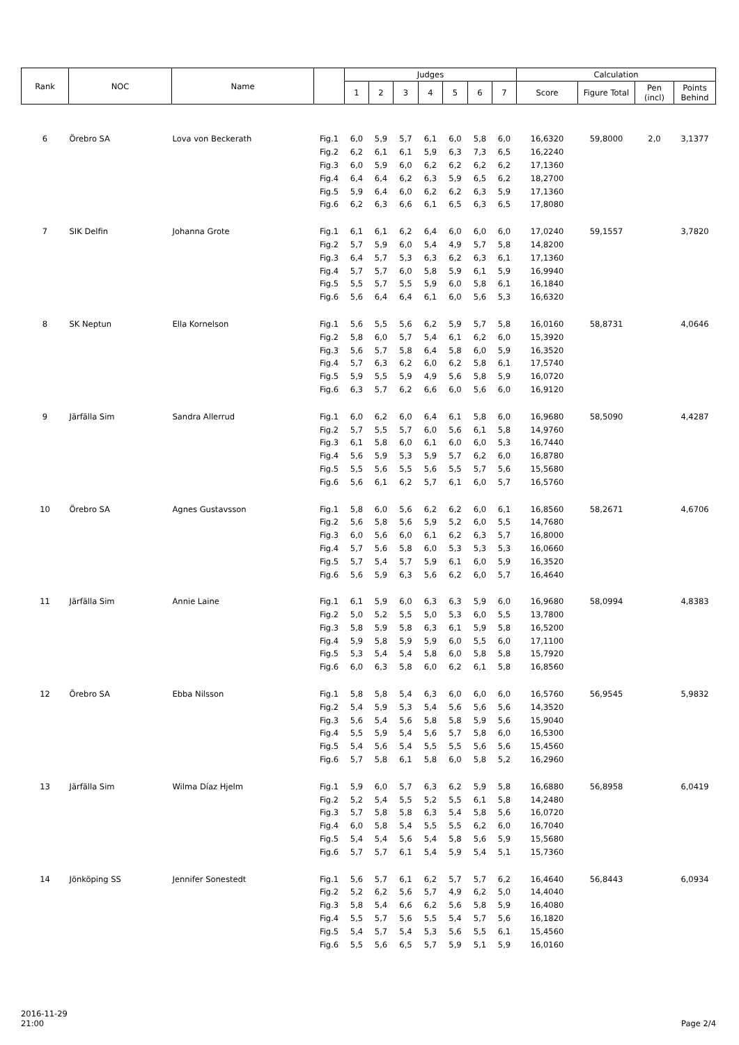| Rank | NOC | Name | | Judges | | | | | | | Calculation | | | |
| --- | --- | --- | --- | --- | --- | --- | --- | --- | --- | --- | --- | --- | --- | --- |
| | | | | 1 | 2 | 3 | 4 | 5 | 6 | 7 | Score | Figure Total | Pen (incl) | Points Behind |
| 6 | Örebro SA | Lova von Beckerath | Fig.1 | 6,0 | 5,9 | 5,7 | 6,1 | 6,0 | 5,8 | 6,0 | 16,6320 | 59,8000 | 2,0 | 3,1377 |
| | | | Fig.2 | 6,2 | 6,1 | 6,1 | 5,9 | 6,3 | 7,3 | 6,5 | 16,2240 | | | |
| | | | Fig.3 | 6,0 | 5,9 | 6,0 | 6,2 | 6,2 | 6,2 | 6,2 | 17,1360 | | | |
| | | | Fig.4 | 6,4 | 6,4 | 6,2 | 6,3 | 5,9 | 6,5 | 6,2 | 18,2700 | | | |
| | | | Fig.5 | 5,9 | 6,4 | 6,0 | 6,2 | 6,2 | 6,3 | 5,9 | 17,1360 | | | |
| | | | Fig.6 | 6,2 | 6,3 | 6,6 | 6,1 | 6,5 | 6,3 | 6,5 | 17,8080 | | | |
| 7 | SIK Delfin | Johanna Grote | Fig.1 | 6,1 | 6,1 | 6,2 | 6,4 | 6,0 | 6,0 | 6,0 | 17,0240 | 59,1557 | | 3,7820 |
| | | | Fig.2 | 5,7 | 5,9 | 6,0 | 5,4 | 4,9 | 5,7 | 5,8 | 14,8200 | | | |
| | | | Fig.3 | 6,4 | 5,7 | 5,3 | 6,3 | 6,2 | 6,3 | 6,1 | 17,1360 | | | |
| | | | Fig.4 | 5,7 | 5,7 | 6,0 | 5,8 | 5,9 | 6,1 | 5,9 | 16,9940 | | | |
| | | | Fig.5 | 5,5 | 5,7 | 5,5 | 5,9 | 6,0 | 5,8 | 6,1 | 16,1840 | | | |
| | | | Fig.6 | 5,6 | 6,4 | 6,4 | 6,1 | 6,0 | 5,6 | 5,3 | 16,6320 | | | |
| 8 | SK Neptun | Ella Kornelson | Fig.1 | 5,6 | 5,5 | 5,6 | 6,2 | 5,9 | 5,7 | 5,8 | 16,0160 | 58,8731 | | 4,0646 |
| | | | Fig.2 | 5,8 | 6,0 | 5,7 | 5,4 | 6,1 | 6,2 | 6,0 | 15,3920 | | | |
| | | | Fig.3 | 5,6 | 5,7 | 5,8 | 6,4 | 5,8 | 6,0 | 5,9 | 16,3520 | | | |
| | | | Fig.4 | 5,7 | 6,3 | 6,2 | 6,0 | 6,2 | 5,8 | 6,1 | 17,5740 | | | |
| | | | Fig.5 | 5,9 | 5,5 | 5,9 | 4,9 | 5,6 | 5,8 | 5,9 | 16,0720 | | | |
| | | | Fig.6 | 6,3 | 5,7 | 6,2 | 6,6 | 6,0 | 5,6 | 6,0 | 16,9120 | | | |
| 9 | Järfälla Sim | Sandra Allerrud | Fig.1 | 6,0 | 6,2 | 6,0 | 6,4 | 6,1 | 5,8 | 6,0 | 16,9680 | 58,5090 | | 4,4287 |
| | | | Fig.2 | 5,7 | 5,5 | 5,7 | 6,0 | 5,6 | 6,1 | 5,8 | 14,9760 | | | |
| | | | Fig.3 | 6,1 | 5,8 | 6,0 | 6,1 | 6,0 | 6,0 | 5,3 | 16,7440 | | | |
| | | | Fig.4 | 5,6 | 5,9 | 5,3 | 5,9 | 5,7 | 6,2 | 6,0 | 16,8780 | | | |
| | | | Fig.5 | 5,5 | 5,6 | 5,5 | 5,6 | 5,5 | 5,7 | 5,6 | 15,5680 | | | |
| | | | Fig.6 | 5,6 | 6,1 | 6,2 | 5,7 | 6,1 | 6,0 | 5,7 | 16,5760 | | | |
| 10 | Örebro SA | Agnes Gustavsson | Fig.1 | 5,8 | 6,0 | 5,6 | 6,2 | 6,2 | 6,0 | 6,1 | 16,8560 | 58,2671 | | 4,6706 |
| | | | Fig.2 | 5,6 | 5,8 | 5,6 | 5,9 | 5,2 | 6,0 | 5,5 | 14,7680 | | | |
| | | | Fig.3 | 6,0 | 5,6 | 6,0 | 6,1 | 6,2 | 6,3 | 5,7 | 16,8000 | | | |
| | | | Fig.4 | 5,7 | 5,6 | 5,8 | 6,0 | 5,3 | 5,3 | 5,3 | 16,0660 | | | |
| | | | Fig.5 | 5,7 | 5,4 | 5,7 | 5,9 | 6,1 | 6,0 | 5,9 | 16,3520 | | | |
| | | | Fig.6 | 5,6 | 5,9 | 6,3 | 5,6 | 6,2 | 6,0 | 5,7 | 16,4640 | | | |
| 11 | Järfälla Sim | Annie Laine | Fig.1 | 6,1 | 5,9 | 6,0 | 6,3 | 6,3 | 5,9 | 6,0 | 16,9680 | 58,0994 | | 4,8383 |
| | | | Fig.2 | 5,0 | 5,2 | 5,5 | 5,0 | 5,3 | 6,0 | 5,5 | 13,7800 | | | |
| | | | Fig.3 | 5,8 | 5,9 | 5,8 | 6,3 | 6,1 | 5,9 | 5,8 | 16,5200 | | | |
| | | | Fig.4 | 5,9 | 5,8 | 5,9 | 5,9 | 6,0 | 5,5 | 6,0 | 17,1100 | | | |
| | | | Fig.5 | 5,3 | 5,4 | 5,4 | 5,8 | 6,0 | 5,8 | 5,8 | 15,7920 | | | |
| | | | Fig.6 | 6,0 | 6,3 | 5,8 | 6,0 | 6,2 | 6,1 | 5,8 | 16,8560 | | | |
| 12 | Örebro SA | Ebba Nilsson | Fig.1 | 5,8 | 5,8 | 5,4 | 6,3 | 6,0 | 6,0 | 6,0 | 16,5760 | 56,9545 | | 5,9832 |
| | | | Fig.2 | 5,4 | 5,9 | 5,3 | 5,4 | 5,6 | 5,6 | 5,6 | 14,3520 | | | |
| | | | Fig.3 | 5,6 | 5,4 | 5,6 | 5,8 | 5,8 | 5,9 | 5,6 | 15,9040 | | | |
| | | | Fig.4 | 5,5 | 5,9 | 5,4 | 5,6 | 5,7 | 5,8 | 6,0 | 16,5300 | | | |
| | | | Fig.5 | 5,4 | 5,6 | 5,4 | 5,5 | 5,5 | 5,6 | 5,6 | 15,4560 | | | |
| | | | Fig.6 | 5,7 | 5,8 | 6,1 | 5,8 | 6,0 | 5,8 | 5,2 | 16,2960 | | | |
| 13 | Järfälla Sim | Wilma Díaz Hjelm | Fig.1 | 5,9 | 6,0 | 5,7 | 6,3 | 6,2 | 5,9 | 5,8 | 16,6880 | 56,8958 | | 6,0419 |
| | | | Fig.2 | 5,2 | 5,4 | 5,5 | 5,2 | 5,5 | 6,1 | 5,8 | 14,2480 | | | |
| | | | Fig.3 | 5,7 | 5,8 | 5,8 | 6,3 | 5,4 | 5,8 | 5,6 | 16,0720 | | | |
| | | | Fig.4 | 6,0 | 5,8 | 5,4 | 5,5 | 5,5 | 6,2 | 6,0 | 16,7040 | | | |
| | | | Fig.5 | 5,4 | 5,4 | 5,6 | 5,4 | 5,8 | 5,6 | 5,9 | 15,5680 | | | |
| | | | Fig.6 | 5,7 | 5,7 | 6,1 | 5,4 | 5,9 | 5,4 | 5,1 | 15,7360 | | | |
| 14 | Jönköping SS | Jennifer Sonestedt | Fig.1 | 5,6 | 5,7 | 6,1 | 6,2 | 5,7 | 5,7 | 6,2 | 16,4640 | 56,8443 | | 6,0934 |
| | | | Fig.2 | 5,2 | 6,2 | 5,6 | 5,7 | 4,9 | 6,2 | 5,0 | 14,4040 | | | |
| | | | Fig.3 | 5,8 | 5,4 | 6,6 | 6,2 | 5,6 | 5,8 | 5,9 | 16,4080 | | | |
| | | | Fig.4 | 5,5 | 5,7 | 5,6 | 5,5 | 5,4 | 5,7 | 5,6 | 16,1820 | | | |
| | | | Fig.5 | 5,4 | 5,7 | 5,4 | 5,3 | 5,6 | 5,5 | 6,1 | 15,4560 | | | |
| | | | Fig.6 | 5,5 | 5,6 | 6,5 | 5,7 | 5,9 | 5,1 | 5,9 | 16,0160 | | | |
2016-11-29
21:00
Page 2/4